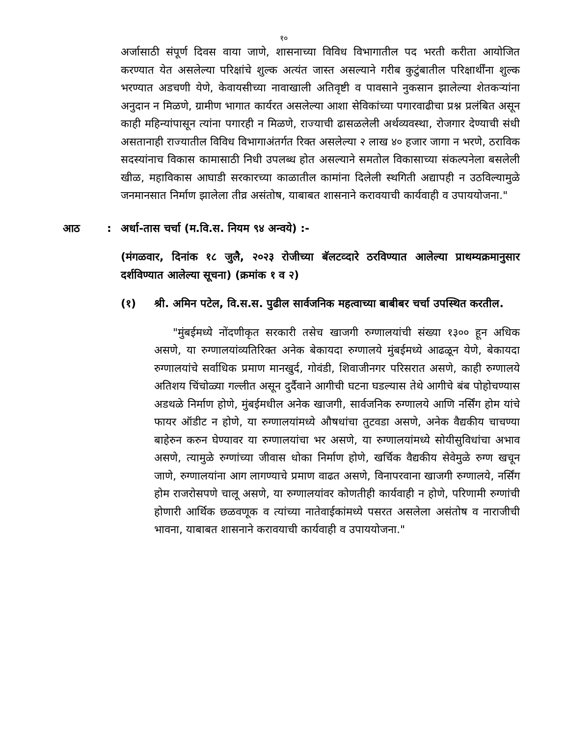१०
अर्जासाठी संपूर्ण दिवस वाया जाणे, शासनाच्या विविध विभागातील पद भरती करीता आयोजित करण्यात येत असलेल्या परिक्षांचे शुल्क अत्यंत जास्त असल्याने गरीब कुटुंबातील परिक्षार्थींना शुल्क भरण्यात अडचणी येणे, केवायसीच्या नावाखाली अतिवृष्टी व पावसाने नुकसान झालेल्या शेतकऱ्यांना अनुदान न मिळणे, ग्रामीण भागात कार्यरत असलेल्या आशा सेविकांच्या पगारवाढीचा प्रश्न प्रलंबित असून काही महिन्यांपासून त्यांना पगारही न मिळणे, राज्याची ढासळलेली अर्थव्यवस्था, रोजगार देण्याची संधी असतानाही राज्यातील विविध विभागाअंतर्गत रिक्त असलेल्या २ लाख ४० हजार जागा न भरणे, ठराविक सदस्यांनाच विकास कामासाठी निधी उपलब्ध होत असल्याने समतोल विकासाच्या संकल्पनेला बसलेली खीळ, महाविकास आघाडी सरकारच्या काळातील कामांना दिलेली स्थगिती अद्यापही न उठविल्यामुळे जनमानसात निर्माण झालेला तीव्र असंतोष, याबाबत शासनाने करावयाची कार्यवाही व उपाययोजना."
आठ: अर्धा-तास चर्चा (म.वि.स. नियम ९४ अन्वये) :-
(मंगळवार, दिनांक १८ जुलै, २०२३ रोजीच्या बॅलटव्दारे ठरविण्यात आलेल्या प्राथम्यक्रमानुसार दर्शविण्यात आलेल्या सूचना) (क्रमांक १ व २)
(१) श्री. अमिन पटेल, वि.स.स. पुढील सार्वजनिक महत्वाच्या बाबीबर चर्चा उपस्थित करतील.
"मुंबईमध्ये नोंदणीकृत सरकारी तसेच खाजगी रुग्णालयांची संख्या १३०० हून अधिक असणे, या रुग्णालयांव्यतिरिक्त अनेक बेकायदा रुग्णालये मुंबईमध्ये आढळून येणे, बेकायदा रुग्णालयांचे सर्वाधिक प्रमाण मानखुर्द, गोवंडी, शिवाजीनगर परिसरात असणे, काही रुग्णालये अतिशय चिंचोळ्या गल्लीत असून दुर्दैवाने आगीची घटना घडल्यास तेथे आगीचे बंब पोहोचण्यास अडथळे निर्माण होणे, मुंबईमधील अनेक खाजगी, सार्वजनिक रुग्णालये आणि नर्सिंग होम यांचे फायर ऑडीट न होणे, या रुग्णालयांमध्ये औषधांचा तुटवडा असणे, अनेक वैद्यकीय चाचण्या बाहेरुन करुन घेण्यावर या रुग्णालयांचा भर असणे, या रुग्णालयांमध्ये सोयीसुविधांचा अभाव असणे, त्यामुळे रुग्णांच्या जीवास धोका निर्माण होणे, खर्चिक वैद्यकीय सेवेमुळे रुग्ण खचून जाणे, रुग्णालयांना आग लागण्याचे प्रमाण वाढत असणे, विनापरवाना खाजगी रुग्णालये, नर्सिंग होम राजरोसपणे चालू असणे, या रुग्णालयांवर कोणतीही कार्यवाही न होणे, परिणामी रुग्णांची होणारी आर्थिक छळवणूक व त्यांच्या नातेवाईकांमध्ये पसरत असलेला असंतोष व नाराजीची भावना, याबाबत शासनाने करावयाची कार्यवाही व उपाययोजना."